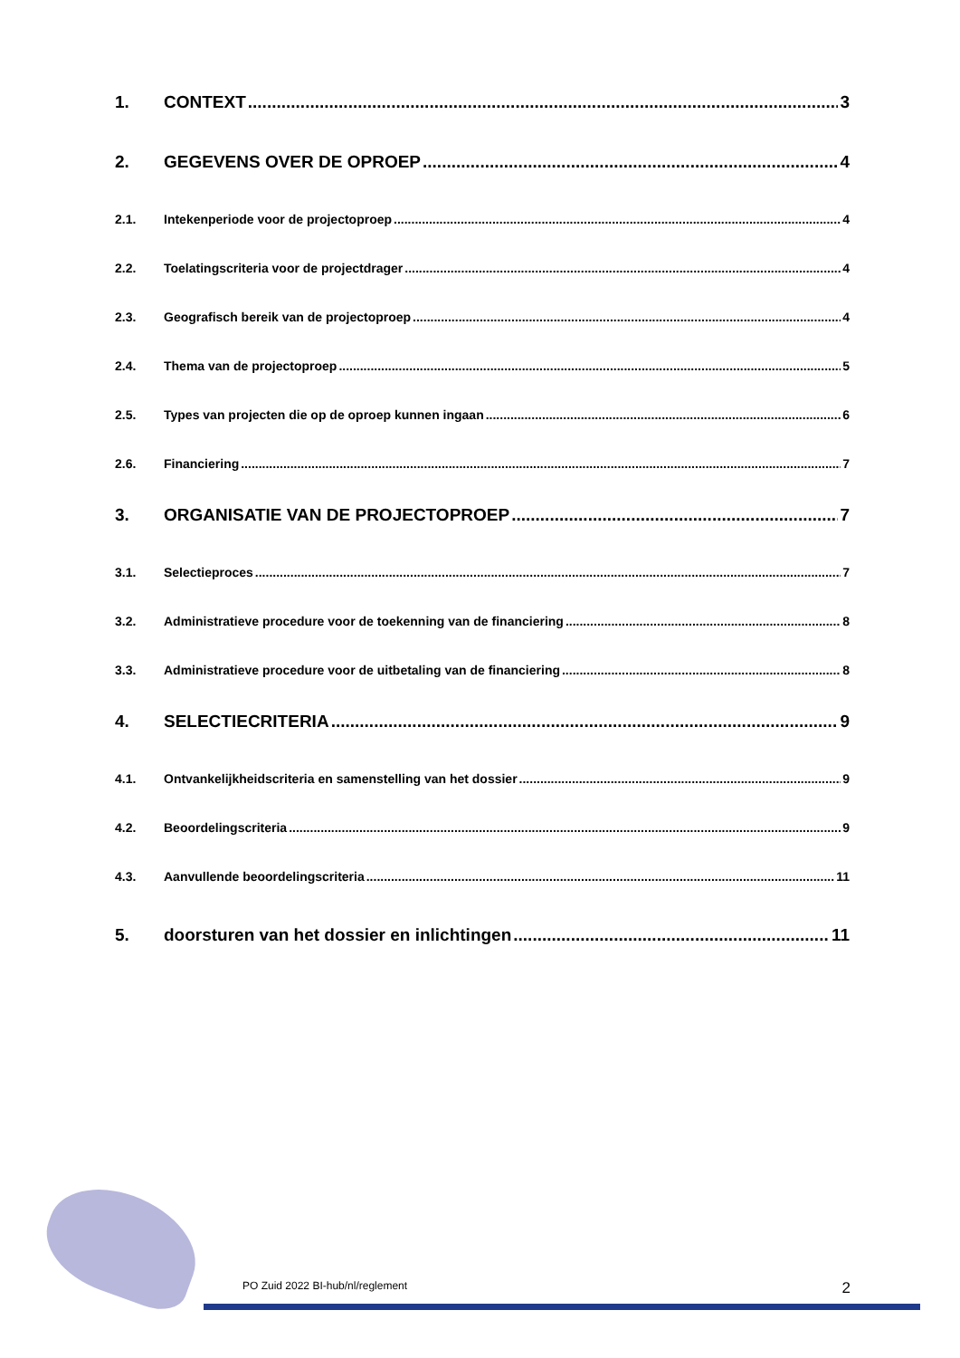1. CONTEXT 3
2. GEGEVENS OVER DE OPROEP 4
2.1. Intekenperiode voor de projectoproep 4
2.2. Toelatingscriteria voor de projectdrager 4
2.3. Geografisch bereik van de projectoproep 4
2.4. Thema van de projectoproep 5
2.5. Types van projecten die op de oproep kunnen ingaan 6
2.6. Financiering 7
3. ORGANISATIE VAN DE PROJECTOPROEP 7
3.1. Selectieproces 7
3.2. Administratieve procedure voor de toekenning van de financiering 8
3.3. Administratieve procedure voor de uitbetaling van de financiering 8
4. SELECTIECRITERIA 9
4.1. Ontvankelijkheidscriteria en samenstelling van het dossier 9
4.2. Beoordelingscriteria 9
4.3. Aanvullende beoordelingscriteria 11
5. doorsturen van het dossier en inlichtingen 11
PO Zuid 2022 BI-hub/nl/reglement 2